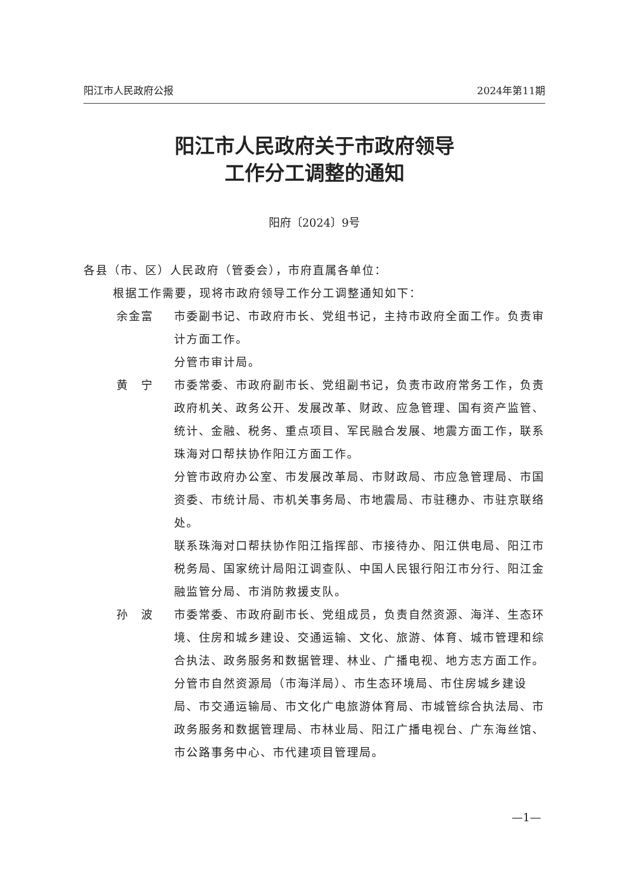阳江市人民政府公报 2024年第11期
阳江市人民政府关于市政府领导
工作分工调整的通知
阳府〔2024〕9号
各县（市、区）人民政府（管委会），市府直属各单位：
根据工作需要，现将市政府领导工作分工调整通知如下：
余金富 市委副书记、市政府市长、党组书记，主持市政府全面工作。负责审计方面工作。
分管市审计局。
黄　宁 市委常委、市政府副市长、党组副书记，负责市政府常务工作，负责政府机关、政务公开、发展改革、财政、应急管理、国有资产监管、统计、金融、税务、重点项目、军民融合发展、地震方面工作，联系珠海对口帮扶协作阳江方面工作。
分管市政府办公室、市发展改革局、市财政局、市应急管理局、市国资委、市统计局、市机关事务局、市地震局、市驻穗办、市驻京联络处。
联系珠海对口帮扶协作阳江指挥部、市接待办、阳江供电局、阳江市税务局、国家统计局阳江调查队、中国人民银行阳江市分行、阳江金融监管分局、市消防救援支队。
孙　波 市委常委、市政府副市长、党组成员，负责自然资源、海洋、生态环境、住房和城乡建设、交通运输、文化、旅游、体育、城市管理和综合执法、政务服务和数据管理、林业、广播电视、地方志方面工作。
分管市自然资源局（市海洋局）、市生态环境局、市住房城乡建设局、市交通运输局、市文化广电旅游体育局、市城管综合执法局、市政务服务和数据管理局、市林业局、阳江广播电视台、广东海丝馆、市公路事务中心、市代建项目管理局。
—1—